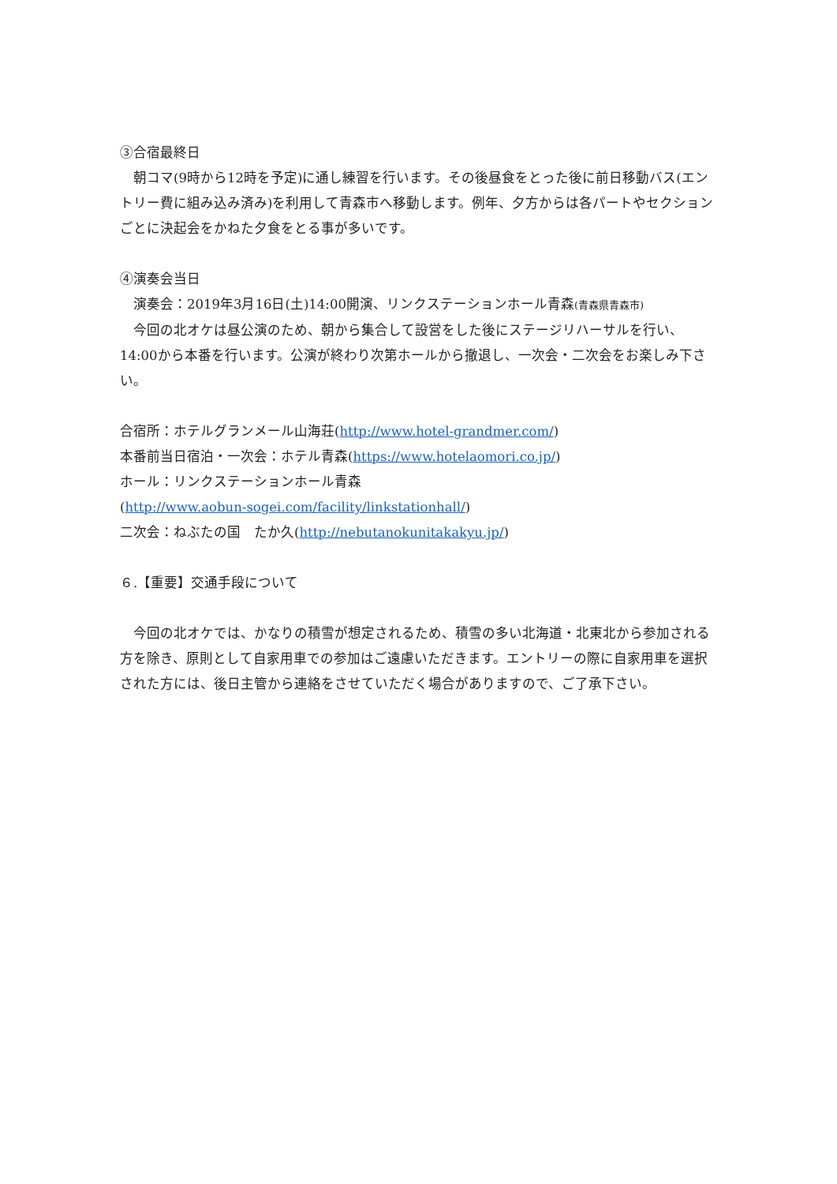③合宿最終日
　朝コマ(9時から12時を予定)に通し練習を行います。その後昼食をとった後に前日移動バス(エントリー費に組み込み済み)を利用して青森市へ移動します。例年、夕方からは各パートやセクションごとに決起会をかねた夕食をとる事が多いです。
④演奏会当日
　演奏会：2019年3月16日(土)14:00開演、リンクステーションホール青森(青森県青森市)
　今回の北オケは昼公演のため、朝から集合して設営をした後にステージリハーサルを行い、14:00から本番を行います。公演が終わり次第ホールから撤退し、一次会・二次会をお楽しみ下さい。
合宿所：ホテルグランメール山海荘(http://www.hotel-grandmer.com/)
本番前当日宿泊・一次会：ホテル青森(https://www.hotelaomori.co.jp/)
ホール：リンクステーションホール青森
(http://www.aobun-sogei.com/facility/linkstationhall/)
二次会：ねぶたの国　たか久(http://nebutanokunitakakyu.jp/)
６.【重要】交通手段について
　今回の北オケでは、かなりの積雪が想定されるため、積雪の多い北海道・北東北から参加される方を除き、原則として自家用車での参加はご遠慮いただきます。エントリーの際に自家用車を選択された方には、後日主管から連絡をさせていただく場合がありますので、ご了承下さい。